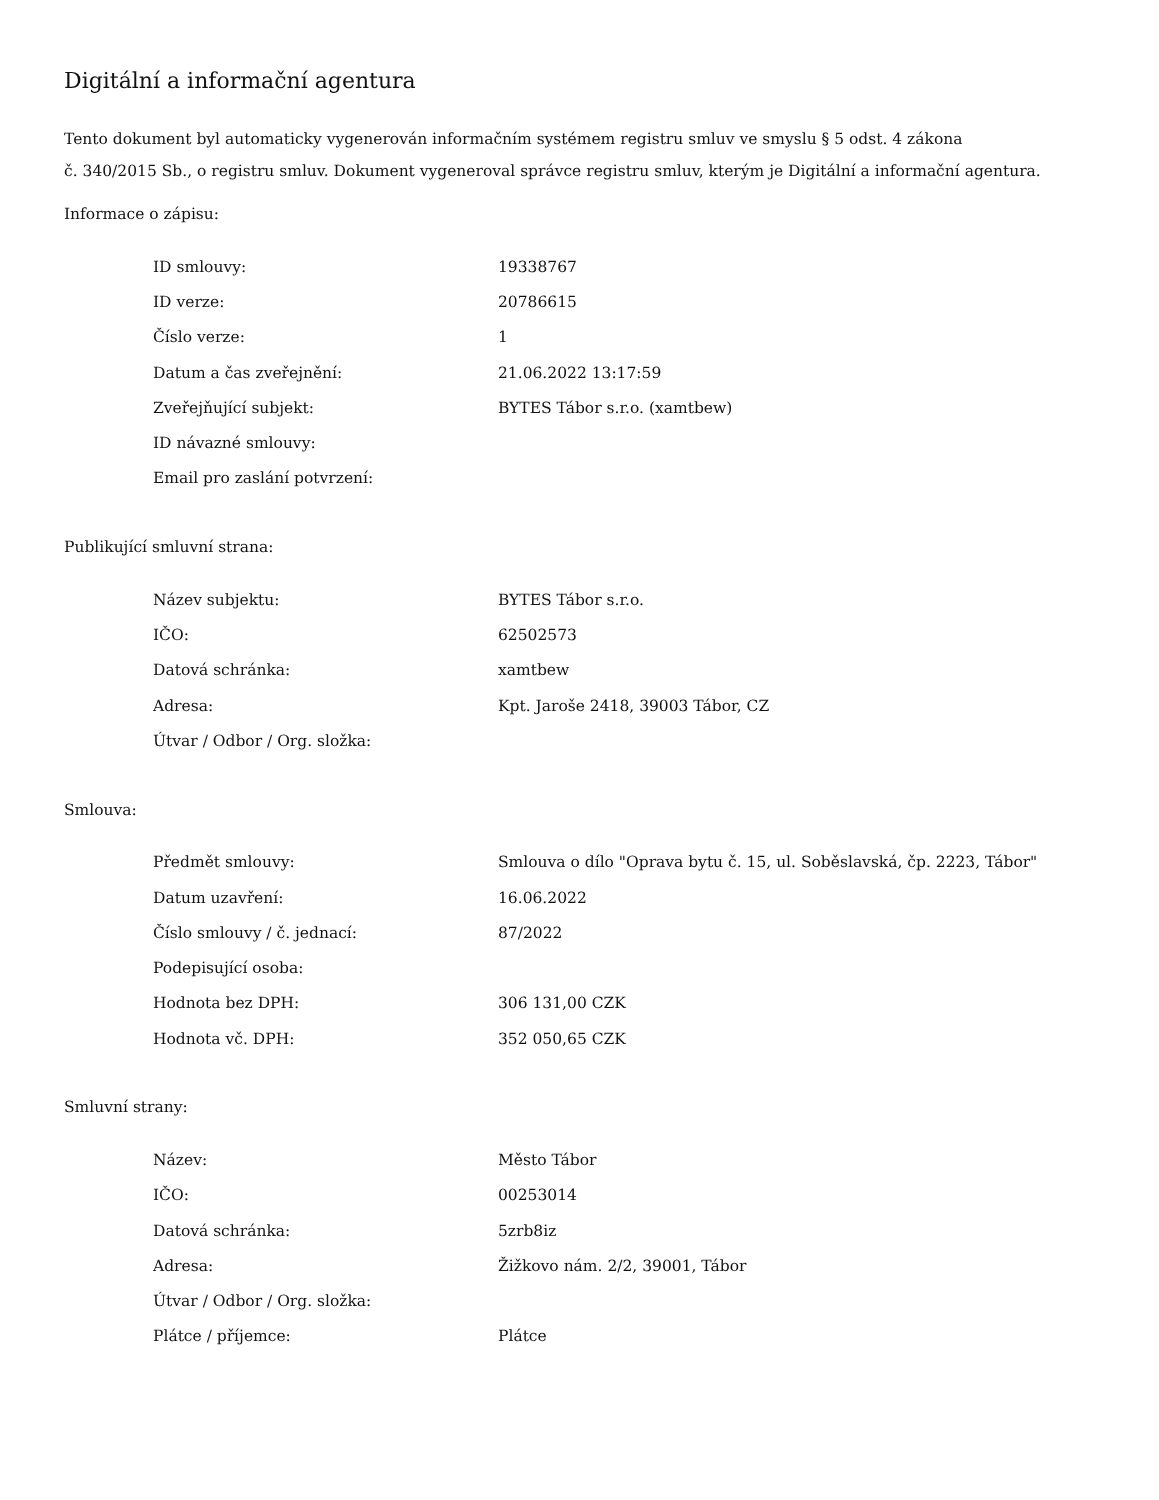Digitální a informační agentura
Tento dokument byl automaticky vygenerován informačním systémem registru smluv ve smyslu § 5 odst. 4 zákona
č. 340/2015 Sb., o registru smluv. Dokument vygeneroval správce registru smluv, kterým je Digitální a informační agentura.
Informace o zápisu:
| ID smlouvy: | 19338767 |
| ID verze: | 20786615 |
| Číslo verze: | 1 |
| Datum a čas zveřejnění: | 21.06.2022 13:17:59 |
| Zveřejňující subjekt: | BYTES Tábor s.r.o. (xamtbew) |
| ID návazné smlouvy: | |
| Email pro zaslání potvrzení: | |
Publikující smluvní strana:
| Název subjektu: | BYTES Tábor s.r.o. |
| IČO: | 62502573 |
| Datová schránka: | xamtbew |
| Adresa: | Kpt. Jaroše 2418, 39003 Tábor, CZ |
| Útvar / Odbor / Org. složka: | |
Smlouva:
| Předmět smlouvy: | Smlouva o dílo "Oprava bytu č. 15, ul. Soběslavská, čp. 2223, Tábor" |
| Datum uzavření: | 16.06.2022 |
| Číslo smlouvy / č. jednací: | 87/2022 |
| Podepisující osoba: | |
| Hodnota bez DPH: | 306 131,00 CZK |
| Hodnota vč. DPH: | 352 050,65 CZK |
Smluvní strany:
| Název: | Město Tábor |
| IČO: | 00253014 |
| Datová schránka: | 5zrb8iz |
| Adresa: | Žižkovo nám. 2/2, 39001, Tábor |
| Útvar / Odbor / Org. složka: | |
| Plátce / příjemce: | Plátce |